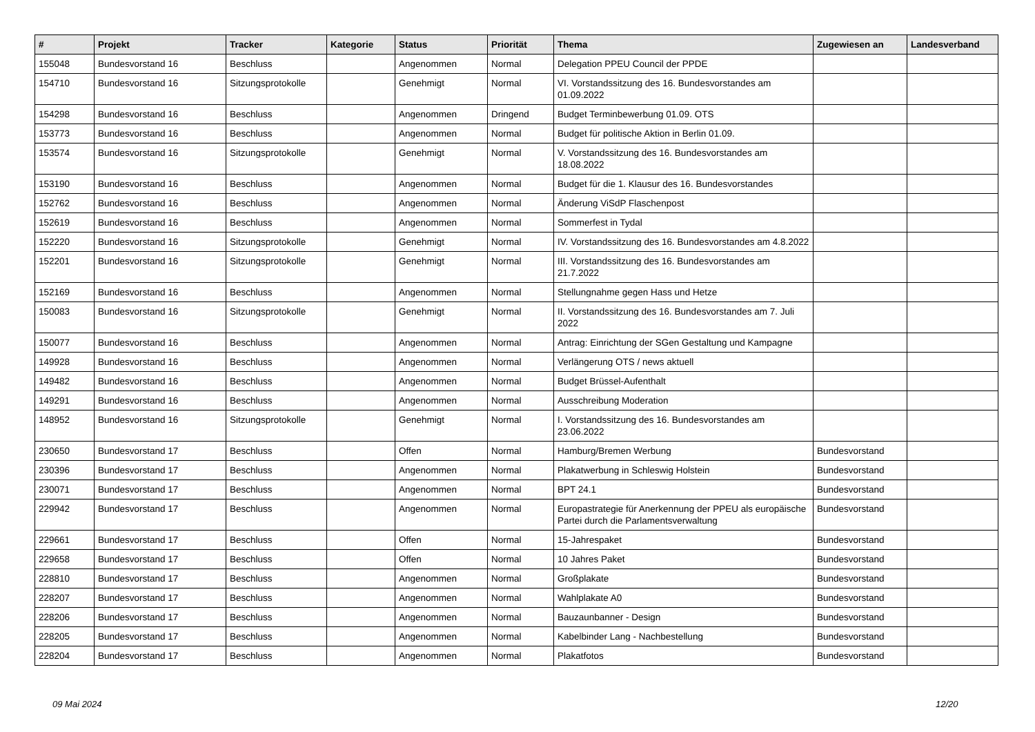| # | Projekt | Tracker | Kategorie | Status | Priorität | Thema | Zugewiesen an | Landesverband |
| --- | --- | --- | --- | --- | --- | --- | --- | --- |
| 155048 | Bundesvorstand 16 | Beschluss | | Angenommen | Normal | Delegation PPEU Council der PPDE | | |
| 154710 | Bundesvorstand 16 | Sitzungsprotokolle | | Genehmigt | Normal | VI. Vorstandssitzung des 16. Bundesvorstandes am 01.09.2022 | | |
| 154298 | Bundesvorstand 16 | Beschluss | | Angenommen | Dringend | Budget Terminbewerbung 01.09. OTS | | |
| 153773 | Bundesvorstand 16 | Beschluss | | Angenommen | Normal | Budget für politische Aktion in Berlin 01.09. | | |
| 153574 | Bundesvorstand 16 | Sitzungsprotokolle | | Genehmigt | Normal | V. Vorstandssitzung des 16. Bundesvorstandes am 18.08.2022 | | |
| 153190 | Bundesvorstand 16 | Beschluss | | Angenommen | Normal | Budget für die 1. Klausur des 16. Bundesvorstandes | | |
| 152762 | Bundesvorstand 16 | Beschluss | | Angenommen | Normal | Änderung ViSdP Flaschenpost | | |
| 152619 | Bundesvorstand 16 | Beschluss | | Angenommen | Normal | Sommerfest in Tydal | | |
| 152220 | Bundesvorstand 16 | Sitzungsprotokolle | | Genehmigt | Normal | IV. Vorstandssitzung des 16. Bundesvorstandes am 4.8.2022 | | |
| 152201 | Bundesvorstand 16 | Sitzungsprotokolle | | Genehmigt | Normal | III. Vorstandssitzung des 16. Bundesvorstandes am 21.7.2022 | | |
| 152169 | Bundesvorstand 16 | Beschluss | | Angenommen | Normal | Stellungnahme gegen Hass und Hetze | | |
| 150083 | Bundesvorstand 16 | Sitzungsprotokolle | | Genehmigt | Normal | II. Vorstandssitzung des 16. Bundesvorstandes am 7. Juli 2022 | | |
| 150077 | Bundesvorstand 16 | Beschluss | | Angenommen | Normal | Antrag: Einrichtung der SGen Gestaltung und Kampagne | | |
| 149928 | Bundesvorstand 16 | Beschluss | | Angenommen | Normal | Verlängerung OTS / news aktuell | | |
| 149482 | Bundesvorstand 16 | Beschluss | | Angenommen | Normal | Budget Brüssel-Aufenthalt | | |
| 149291 | Bundesvorstand 16 | Beschluss | | Angenommen | Normal | Ausschreibung Moderation | | |
| 148952 | Bundesvorstand 16 | Sitzungsprotokolle | | Genehmigt | Normal | I. Vorstandssitzung des 16. Bundesvorstandes am 23.06.2022 | | |
| 230650 | Bundesvorstand 17 | Beschluss | | Offen | Normal | Hamburg/Bremen Werbung | Bundesvorstand | |
| 230396 | Bundesvorstand 17 | Beschluss | | Angenommen | Normal | Plakatwerbung in Schleswig Holstein | Bundesvorstand | |
| 230071 | Bundesvorstand 17 | Beschluss | | Angenommen | Normal | BPT 24.1 | Bundesvorstand | |
| 229942 | Bundesvorstand 17 | Beschluss | | Angenommen | Normal | Europastrategie für Anerkennung der PPEU als europäische Partei durch die Parlamentsverwaltung | Bundesvorstand | |
| 229661 | Bundesvorstand 17 | Beschluss | | Offen | Normal | 15-Jahrespaket | Bundesvorstand | |
| 229658 | Bundesvorstand 17 | Beschluss | | Offen | Normal | 10 Jahres Paket | Bundesvorstand | |
| 228810 | Bundesvorstand 17 | Beschluss | | Angenommen | Normal | Großplakate | Bundesvorstand | |
| 228207 | Bundesvorstand 17 | Beschluss | | Angenommen | Normal | Wahlplakate A0 | Bundesvorstand | |
| 228206 | Bundesvorstand 17 | Beschluss | | Angenommen | Normal | Bauzaunbanner - Design | Bundesvorstand | |
| 228205 | Bundesvorstand 17 | Beschluss | | Angenommen | Normal | Kabelbinder Lang - Nachbestellung | Bundesvorstand | |
| 228204 | Bundesvorstand 17 | Beschluss | | Angenommen | Normal | Plakatfotos | Bundesvorstand | |
09 Mai 2024 12/20